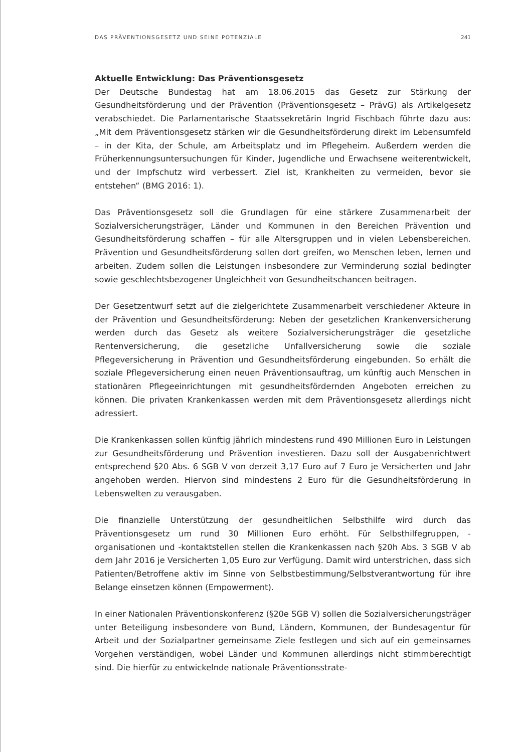DAS PRÄVENTIONSGESETZ UND SEINE POTENZIALE 241
Aktuelle Entwicklung: Das Präventionsgesetz
Der Deutsche Bundestag hat am 18.06.2015 das Gesetz zur Stärkung der Gesundheitsförderung und der Prävention (Präventionsgesetz – PrävG) als Artikelgesetz verabschiedet. Die Parlamentarische Staatssekretärin Ingrid Fischbach führte dazu aus: „Mit dem Präventionsgesetz stärken wir die Gesundheitsförderung direkt im Lebensumfeld – in der Kita, der Schule, am Arbeitsplatz und im Pflegeheim. Außerdem werden die Früherkennungsuntersuchungen für Kinder, Jugendliche und Erwachsene weiterentwickelt, und der Impfschutz wird verbessert. Ziel ist, Krankheiten zu vermeiden, bevor sie entstehen“ (BMG 2016: 1).
Das Präventionsgesetz soll die Grundlagen für eine stärkere Zusammenarbeit der Sozialversicherungsträger, Länder und Kommunen in den Bereichen Prävention und Gesundheitsförderung schaffen – für alle Altersgruppen und in vielen Lebensbereichen. Prävention und Gesundheitsförderung sollen dort greifen, wo Menschen leben, lernen und arbeiten. Zudem sollen die Leistungen insbesondere zur Verminderung sozial bedingter sowie geschlechtsbezogener Ungleichheit von Gesundheitschancen beitragen.
Der Gesetzentwurf setzt auf die zielgerichtete Zusammenarbeit verschiedener Akteure in der Prävention und Gesundheitsförderung: Neben der gesetzlichen Krankenversicherung werden durch das Gesetz als weitere Sozialversicherungsträger die gesetzliche Rentenversicherung, die gesetzliche Unfallversicherung sowie die soziale Pflegeversicherung in Prävention und Gesundheitsförderung eingebunden. So erhält die soziale Pflegeversicherung einen neuen Präventionsauftrag, um künftig auch Menschen in stationären Pflegeeinrichtungen mit gesundheitsfördernden Angeboten erreichen zu können. Die privaten Krankenkassen werden mit dem Präventionsgesetz allerdings nicht adressiert.
Die Krankenkassen sollen künftig jährlich mindestens rund 490 Millionen Euro in Leistungen zur Gesundheitsförderung und Prävention investieren. Dazu soll der Ausgabenrichtwert entsprechend §20 Abs. 6 SGB V von derzeit 3,17 Euro auf 7 Euro je Versicherten und Jahr angehoben werden. Hiervon sind mindestens 2 Euro für die Gesundheitsförderung in Lebenswelten zu verausgaben.
Die finanzielle Unterstützung der gesundheitlichen Selbsthilfe wird durch das Präventionsgesetz um rund 30 Millionen Euro erhöht. Für Selbsthilfegruppen, -organisationen und -kontaktstellen stellen die Krankenkassen nach §20h Abs. 3 SGB V ab dem Jahr 2016 je Versicherten 1,05 Euro zur Verfügung. Damit wird unterstrichen, dass sich Patienten/Betroffene aktiv im Sinne von Selbstbestimmung/Selbstverantwortung für ihre Belange einsetzen können (Empowerment).
In einer Nationalen Präventionskonferenz (§20e SGB V) sollen die Sozialversicherungsträger unter Beteiligung insbesondere von Bund, Ländern, Kommunen, der Bundesagentur für Arbeit und der Sozialpartner gemeinsame Ziele festlegen und sich auf ein gemeinsames Vorgehen verständigen, wobei Länder und Kommunen allerdings nicht stimmberechtigt sind. Die hierfür zu entwickelnde nationale Präventionsstrate-